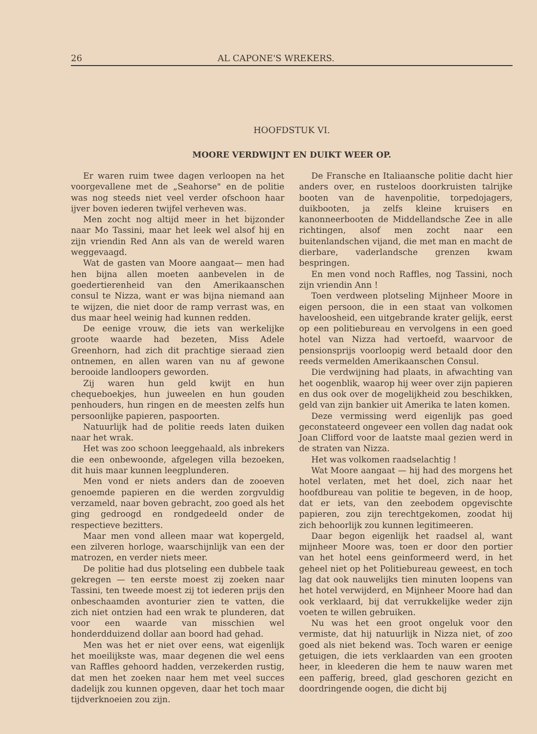26 AL CAPONE'S WREKERS.
HOOFDSTUK VI.
MOORE VERDWIJNT EN DUIKT WEER OP.
Er waren ruim twee dagen verloopen na het voorgevallene met de „Seahorse" en de politie was nog steeds niet veel verder ofschoon haar ijver boven iederen twijfel verheven was.
Men zocht nog altijd meer in het bijzonder naar Mo Tassini, maar het leek wel alsof hij en zijn vriendin Red Ann als van de wereld waren weggevaagd.
Wat de gasten van Moore aangaat— men had hen bijna allen moeten aanbevelen in de goedertierenheid van den Amerikaanschen consul te Nizza, want er was bijna niemand aan te wijzen, die niet door de ramp verrast was, en dus maar heel weinig had kunnen redden.
De eenige vrouw, die iets van werkelijke groote waarde had bezeten, Miss Adele Greenhorn, had zich dit prachtige sieraad zien ontnemen, en allen waren van nu af gewone berooide landloopers geworden.
Zij waren hun geld kwijt en hun chequeboekjes, hun juweelen en hun gouden penhouders, hun ringen en de meesten zelfs hun persoonlijke papieren, paspoorten.
Natuurlijk had de politie reeds laten duiken naar het wrak.
Het was zoo schoon leeggehaald, als inbrekers die een onbewoonde, afgelegen villa bezoeken, dit huis maar kunnen leegplunderen.
Men vond er niets anders dan de zooeven genoemde papieren en die werden zorgvuldig verzameld, naar boven gebracht, zoo goed als het ging gedroogd en rondgedeeld onder de respectieve bezitters.
Maar men vond alleen maar wat kopergeld, een zilveren horloge, waarschijnlijk van een der matrozen, en verder niets meer.
De politie had dus plotseling een dubbele taak gekregen — ten eerste moest zij zoeken naar Tassini, ten tweede moest zij tot iederen prijs den onbeschaamden avonturier zien te vatten, die zich niet ontzien had een wrak te plunderen, dat voor een waarde van misschien wel honderdduizend dollar aan boord had gehad.
Men was het er niet over eens, wat eigenlijk het moeilijkste was, maar degenen die wel eens van Raffles gehoord hadden, verzekerden rustig, dat men het zoeken naar hem met veel succes dadelijk zou kunnen opgeven, daar het toch maar tijdverknoeien zou zijn.
De Fransche en Italiaansche politie dacht hier anders over, en rusteloos doorkruisten talrijke booten van de havenpolitie, torpedojagers, duikbooten, ja zelfs kleine kruisers en kanonneerbooten de Middellandsche Zee in alle richtingen, alsof men zocht naar een buitenlandschen vijand, die met man en macht de dierbare, vaderlandsche grenzen kwam bespringen.
En men vond noch Raffles, nog Tassini, noch zijn vriendin Ann !
Toen verdween plotseling Mijnheer Moore in eigen persoon, die in een staat van volkomen haveloosheid, een uitgebrande krater gelijk, eerst op een politiebureau en vervolgens in een goed hotel van Nizza had vertoefd, waarvoor de pensionsprijs voorloopig werd betaald door den reeds vermelden Amerikaanschen Consul.
Die verdwijning had plaats, in afwachting van het oogenblik, waarop hij weer over zijn papieren en dus ook over de mogelijkheid zou beschikken, geld van zijn bankier uit Amerika te laten komen.
Deze vermissing werd eigenlijk pas goed geconstateerd ongeveer een vollen dag nadat ook Joan Clifford voor de laatste maal gezien werd in de straten van Nizza.
Het was volkomen raadselachtig !
Wat Moore aangaat — hij had des morgens het hotel verlaten, met het doel, zich naar het hoofdbureau van politie te begeven, in de hoop, dat er iets, van den zeebodem opgevischte papieren, zou zijn terechtgekomen, zoodat hij zich behoorlijk zou kunnen legitimeeren.
Daar begon eigenlijk het raadsel al, want mijnheer Moore was, toen er door den portier van het hotel eens geinformeerd werd, in het geheel niet op het Politiebureau geweest, en toch lag dat ook nauwelijks tien minuten loopens van het hotel verwijderd, en Mijnheer Moore had dan ook verklaard, bij dat verrukkelijke weder zijn voeten te willen gebruiken.
Nu was het een groot ongeluk voor den vermiste, dat hij natuurlijk in Nizza niet, of zoo goed als niet bekend was. Toch waren er eenige getuigen, die iets verklaarden van een grooten heer, in kleederen die hem te nauw waren met een pafferig, breed, glad geschoren gezicht en doordringende oogen, die dicht bij